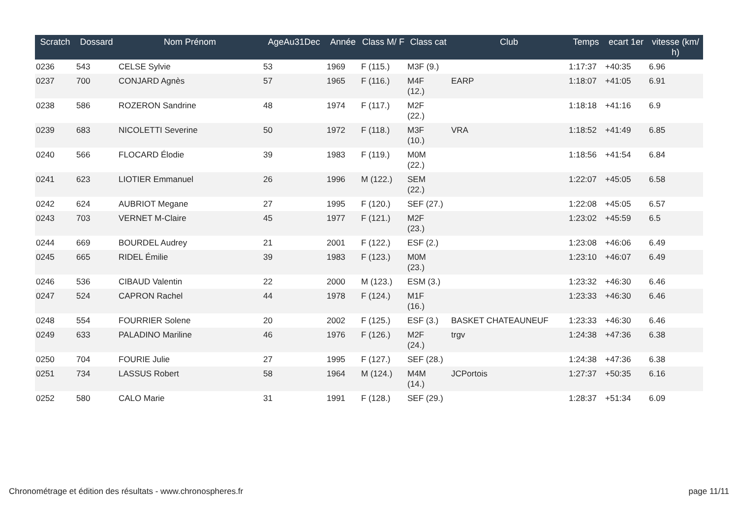| Scratch | Dossard | Nom Prénom | AgeAu31Dec | Année | Class M/ F | Class cat | Club | Temps | ecart 1er | vitesse (km/ h) |
| --- | --- | --- | --- | --- | --- | --- | --- | --- | --- | --- |
| 0236 | 543 | CELSE Sylvie | 53 | 1969 | F (115.) | M3F (9.) | | 1:17:37 | +40:35 | 6.96 |
| 0237 | 700 | CONJARD Agnès | 57 | 1965 | F (116.) | M4F (12.) | EARP | 1:18:07 | +41:05 | 6.91 |
| 0238 | 586 | ROZERON Sandrine | 48 | 1974 | F (117.) | M2F (22.) | | 1:18:18 | +41:16 | 6.9 |
| 0239 | 683 | NICOLETTI Severine | 50 | 1972 | F (118.) | M3F (10.) | VRA | 1:18:52 | +41:49 | 6.85 |
| 0240 | 566 | FLOCARD Élodie | 39 | 1983 | F (119.) | M0M (22.) | | 1:18:56 | +41:54 | 6.84 |
| 0241 | 623 | LIOTIER Emmanuel | 26 | 1996 | M (122.) | SEM (22.) | | 1:22:07 | +45:05 | 6.58 |
| 0242 | 624 | AUBRIOT Megane | 27 | 1995 | F (120.) | SEF (27.) | | 1:22:08 | +45:05 | 6.57 |
| 0243 | 703 | VERNET M-Claire | 45 | 1977 | F (121.) | M2F (23.) | | 1:23:02 | +45:59 | 6.5 |
| 0244 | 669 | BOURDEL Audrey | 21 | 2001 | F (122.) | ESF (2.) | | 1:23:08 | +46:06 | 6.49 |
| 0245 | 665 | RIDEL Émilie | 39 | 1983 | F (123.) | M0M (23.) | | 1:23:10 | +46:07 | 6.49 |
| 0246 | 536 | CIBAUD Valentin | 22 | 2000 | M (123.) | ESM (3.) | | 1:23:32 | +46:30 | 6.46 |
| 0247 | 524 | CAPRON Rachel | 44 | 1978 | F (124.) | M1F (16.) | | 1:23:33 | +46:30 | 6.46 |
| 0248 | 554 | FOURRIER Solene | 20 | 2002 | F (125.) | ESF (3.) | BASKET CHATEAUNEUF | 1:23:33 | +46:30 | 6.46 |
| 0249 | 633 | PALADINO Mariline | 46 | 1976 | F (126.) | M2F (24.) | trgv | 1:24:38 | +47:36 | 6.38 |
| 0250 | 704 | FOURIE Julie | 27 | 1995 | F (127.) | SEF (28.) | | 1:24:38 | +47:36 | 6.38 |
| 0251 | 734 | LASSUS Robert | 58 | 1964 | M (124.) | M4M (14.) | JCPortois | 1:27:37 | +50:35 | 6.16 |
| 0252 | 580 | CALO Marie | 31 | 1991 | F (128.) | SEF (29.) | | 1:28:37 | +51:34 | 6.09 |
Chronométrage et édition des résultats - www.chronospheres.fr page 11/11